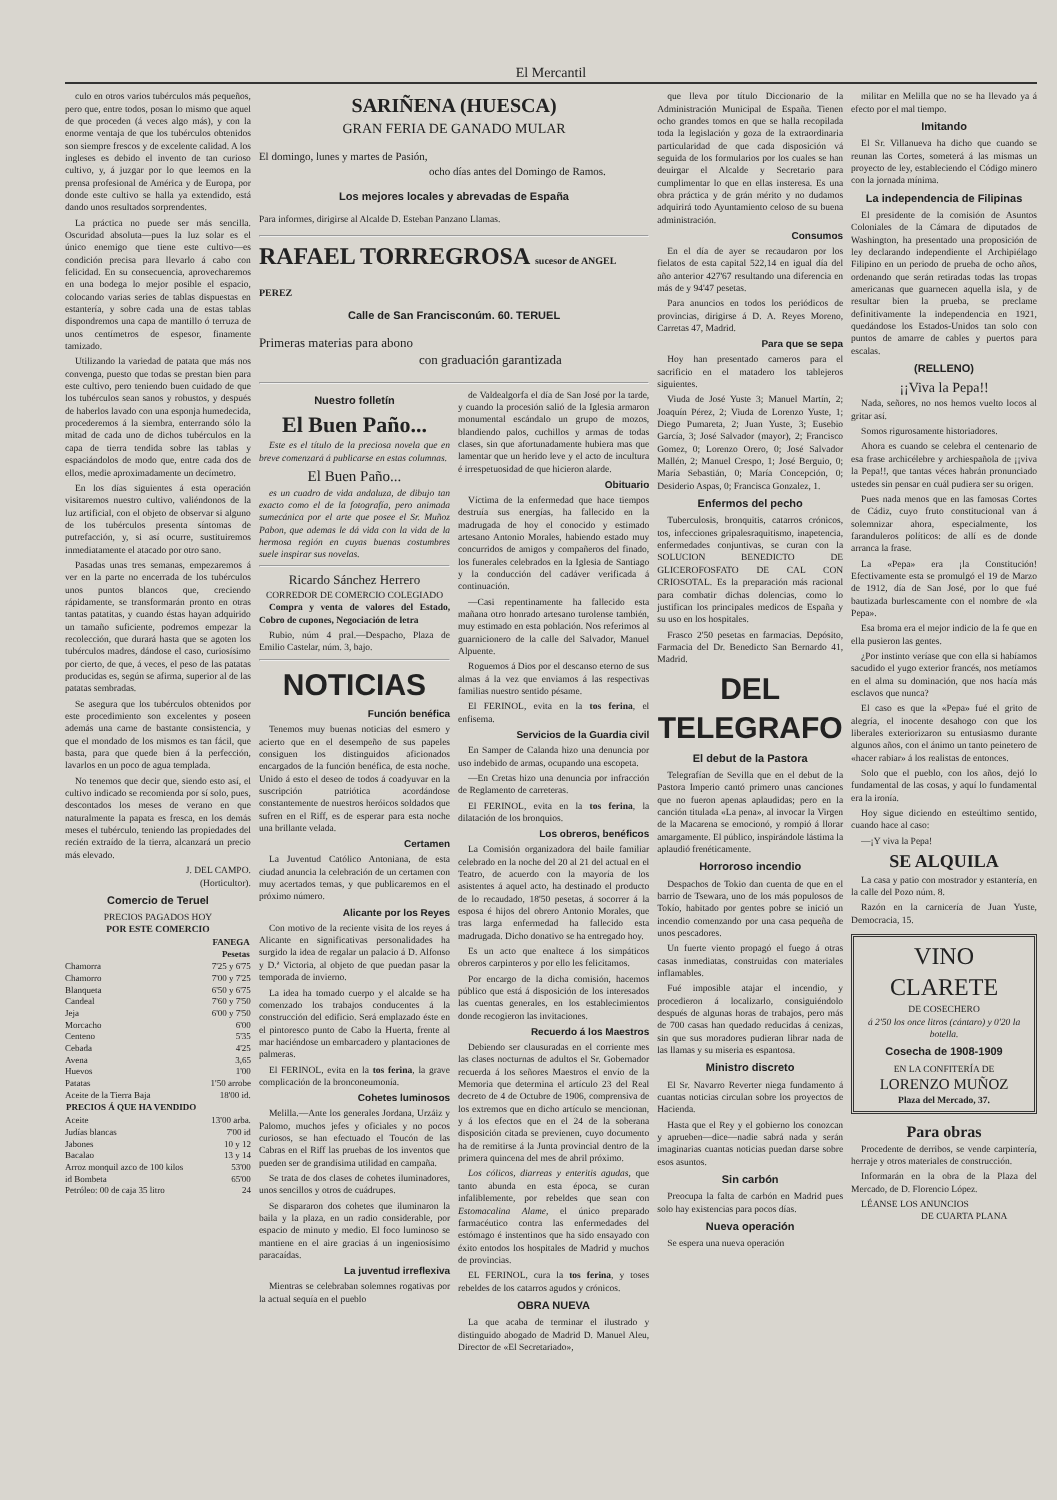El Mercantil
culo en otros varios tubérculos más pequeños, pero que, entre todos, posan lo mismo que aquel de que proceden (á veces algo más), y con la enorme ventaja de que los tubérculos obtenidos son siempre frescos y de excelente calidad. A los ingleses es debido el invento de tan curioso cultivo, y, á juzgar por lo que leemos en la prensa profesional de América y de Europa, por donde este cultivo se halla ya extendido, está dando unos resultados sorprendentes.
La práctica no puede ser más sencilla. Oscuridad absoluta—pues la luz solar es el único enemigo que tiene este cultivo—es condición precisa para llevarlo á cabo con felicidad. En su consecuencia, aprovecharemos en una bodega lo mejor posible el espacio, colocando varias series de tablas dispuestas en estantería, y sobre cada una de estas tablas dispondremos una capa de mantillo ó terruza de unos centímetros de espesor, finamente tamizado.
Utilizando la variedad de patata que más nos convenga, puesto que todas se prestan bien para este cultivo, pero teniendo buen cuidado de que los tubérculos sean sanos y robustos, y después de haberlos lavado con una esponja humedecida, procederemos á la siembra, enterrando sólo la mitad de cada uno de dichos tubérculos en la capa de tierra tendida sobre las tablas y espaciándolos de modo que, entre cada dos de ellos, medie aproximadamente un decímetro.
En los días siguientes á esta operación visitaremos nuestro cultivo, valiéndonos de la luz artificial, con el objeto de observar si alguno de los tubérculos presenta síntomas de putrefacción, y, si así ocurre, sustituiremos inmediatamente el atacado por otro sano.
Pasadas unas tres semanas, empezaremos á ver en la parte no encerrada de los tubérculos unos puntos blancos que, creciendo rápidamente, se transformarán pronto en otras tantas patatitas, y cuando éstas hayan adquirido un tamaño suficiente, podremos empezar la recolección, que durará hasta que se agoten los tubérculos madres, dándose el caso, curiosísimo por cierto, de que, á veces, el peso de las patatas producidas es, según se afirma, superior al de las patatas sembradas.
Se asegura que los tubérculos obtenidos por este procedimiento son excelentes y poseen además una carne de bastante consistencia, y que el mondado de los mismos es tan fácil, que basta, para que quede bien á la perfección, lavarlos en un poco de agua templada.
No tenemos que decir que, siendo esto así, el cultivo indicado se recomienda por sí solo, pues, descontados los meses de verano en que naturalmente la papata es fresca, en los demás meses el tubérculo, teniendo las propiedades del recién extraído de la tierra, alcanzará un precio más elevado.
J. DEL CAMPO.
(Horticultor).
Comercio de Teruel
PRECIOS PAGADOS HOY
POR ESTE COMERCIO
| | FANEGA Pesetas |
| --- | --- |
| Chamorra | 7'25 y 6'75 |
| Chamorro | 7'00 y 7'25 |
| Blanqueta | 6'50 y 6'75 |
| Candeal | 7'60 y 7'50 |
| Jeja | 6'00 y 7'50 |
| Morcacho | 6'00 |
| Centeno | 5'35 |
| Cebada | 4'25 |
| Avena | 3,65 |
| Huevos | 1'00 |
| Patatas | 1'50 arrobe |
| Aceite de la Tierra Baja | 18'00 id. |
| PRECIOS Á QUE HA VENDIDO | |
| Aceite | 13'00 arba. |
| Judías blancas | 7'00 id |
| Jabones | 10 y 12 |
| Bacalao | 13 y 14 |
| Arroz monquil azco de 100 kilos | 53'00 |
| id Bombeta | 65'00 |
| Petróleo: 00 de caja 35 litro | 24 |
SARIÑENA (HUESCA)
GRAN FERIA DE GANADO MULAR
El domingo, lunes y martes de Pasión,
ocho días antes del Domingo de Ramos.
Los mejores locales y abrevadas de España
Para informes, dirigirse al Alcalde D. Esteban Panzano Llamas.
RAFAEL TORREGROSA sucesor de ANGEL PEREZ
Calle de San Francisconúm. 60. TERUEL
Primeras materias para abono
con graduación garantizada
Nuestro folletín
El Buen Paño...
Este es el título de la preciosa novela que en breve comenzará á publicarse en estas columnas.
El Buen Paño...
es un cuadro de vida andaluza, de dibujo tan exacto como el de la fotografía, pero animada sumecánica por el arte que posee el Sr. Muñoz Pabon, que ademas le dá vida con la vida de la hermosa región en cuyas buenas costumbres suele inspirar sus novelas.
Ricardo Sánchez Herrero
CORREDOR DE COMERCIO COLEGIADO
Compra y venta de valores del Estado, Cobro de cupones, Negociación de letra
Rubio, núm 4 pral.—Despacho, Plaza de Emilio Castelar, núm. 3, bajo.
NOTICIAS
Función benéfica
Tenemos muy buenas noticias del esmero y acierto que en el desempeño de sus papeles consiguen los distinguidos aficionados encargados de la función benéfica, de esta noche. Unido á esto el deseo de todos á coadyuvar en la suscripción patriótica acordándose constantemente de nuestros heróicos soldados que sufren en el Riff, es de esperar para esta noche una brillante velada.
Certamen
La Juventud Católico Antoniana, de esta ciudad anuncia la celebración de un certamen con muy acertados temas, y que publicaremos en el próximo número.
Alicante por los Reyes
Con motivo de la reciente visita de los reyes á Alicante en significativas personalidades ha surgido la idea de regalar un palacio á D. Alfonso y D.ª Victoria, al objeto de que puedan pasar la temporada de invierno.
La idea ha tomado cuerpo y el alcalde se ha comenzado los trabajos conducentes á la construcción del edificio. Será emplazado éste en el pintoresco punto de Cabo la Huerta, frente al mar haciéndose un embarcadero y plantaciones de palmeras.
El FERINOL, evita en la tos ferina, la grave complicación de la bronconeumonía.
Cohetes luminosos
Melilla.—Ante los generales Jordana, Urzáiz y Palomo, muchos jefes y oficiales y no pocos curiosos, se han efectuado el Toucón de las Cabras en el Riff las pruebas de los inventos que pueden ser de grandísima utilidad en campaña.
Se trata de dos clases de cohetes iluminadores, unos sencillos y otros de cuádrupes.
Se dispararon dos cohetes que iluminaron la baila y la plaza, en un radio considerable, por espacio de minuto y medio. El foco luminoso se mantiene en el aire gracias á un ingeniosísimo paracaídas.
La juventud irreflexiva
Mientras se celebraban solemnes rogativas por la actual sequía en el pueblo
de Valdealgorfa el día de San José por la tarde, y cuando la procesión salió de la Iglesia armaron monumental escándalo un grupo de mozos, blandiendo palos, cuchillos y armas de todas clases, sin que afortunadamente hubiera mas que lamentar que un herido leve y el acto de incultura é irrespetuosidad de que hicieron alarde.
Obituario
Víctima de la enfermedad que hace tiempos destruía sus energías, ha fallecido en la madrugada de hoy el conocido y estimado artesano Antonio Morales, habiendo estado muy concurridos de amigos y compañeros del finado, los funerales celebrados en la Iglesia de Santiago y la conducción del cadáver verificada á continuación.
—Casi repentinamente ha fallecido esta mañana otro honrado artesano turolense también, muy estimado en esta población. Nos referimos al guarnicionero de la calle del Salvador, Manuel Alpuente.
Roguemos á Dios por el descanso eterno de sus almas á la vez que enviamos á las respectivas familias nuestro sentido pésame.
El FERINOL, evita en la tos ferina, el enfisema.
Servicios de la Guardia civil
En Samper de Calanda hizo una denuncia por uso indebido de armas, ocupando una escopeta.
—En Cretas hizo una denuncia por infracción de Reglamento de carreteras.
El FERINOL, evita en la tos ferina, la dilatación de los bronquios.
Los obreros, benéficos
La Comisión organizadora del baile familiar celebrado en la noche del 20 al 21 del actual en el Teatro, de acuerdo con la mayoría de los asistentes á aquel acto, ha destinado el producto de lo recaudado, 18'50 pesetas, á socorrer á la esposa é hijos del obrero Antonio Morales, que tras larga enfermedad ha fallecido esta madrugada. Dicho donativo se ha entregado hoy.
Es un acto que enaltece á los simpáticos obreros carpinteros y por ello les felicitamos.
Por encargo de la dicha comisión, hacemos público que está á disposición de los interesados las cuentas generales, en los establecimientos donde recogieron las invitaciones.
Recuerdo á los Maestros
Debiendo ser clausuradas en el corriente mes las clases nocturnas de adultos el Sr. Gobernador recuerda á los señores Maestros el envío de la Memoria que determina el artículo 23 del Real decreto de 4 de Octubre de 1906, comprensiva de los extremos que en dicho artículo se mencionan, y á los efectos que en el 24 de la soberana disposición citada se previenen, cuyo documento ha de remitirse á la Junta provincial dentro de la primera quincena del mes de abril próximo.
Los cólicos, diarreas y enteritis agudas, que tanto abunda en esta época, se curan infaliblemente, por rebeldes que sean con Estomacalina Alame, el único preparado farmacéutico contra las enfermedades del estómago é instentinos que ha sido ensayado con éxito entodos los hospitales de Madrid y muchos de provincias.
EL FERINOL, cura la tos ferina, y toses rebeldes de los catarros agudos y crónicos.
OBRA NUEVA
La que acaba de terminar el ilustrado y distinguido abogado de Madrid D. Manuel Aleu, Director de «El Secretariado»,
que lleva por título Diccionario de la Administración Municipal de España. Tienen ocho grandes tomos en que se halla recopilada toda la legislación y goza de la extraordinaria particularidad de que cada disposición vá seguida de los formularios por los cuales se han deuirgar el Alcalde y Secretario para cumplimentar lo que en ellas insteresa. Es una obra práctica y de grán mérito y no dudamos adquirirá todo Ayuntamiento celoso de su buena administración.
Consumos
En el día de ayer se recaudaron por los fielatos de esta capital 522,14 en igual día del año anterior 427'67 resultando una diferencia en más de y 94'47 pesetas.
Para anuncios en todos los periódicos de provincias, dirigirse á D. A. Reyes Moreno, Carretas 47, Madrid.
Para que se sepa
Hoy han presentado carneros para el sacrificio en el matadero los tablejeros siguientes.
Viuda de José Yuste 3; Manuel Martín, 2; Joaquín Pérez, 2; Viuda de Lorenzo Yuste, 1; Diego Pumareta, 2; Juan Yuste, 3; Eusebio García, 3; José Salvador (mayor), 2; Francisco Gomez, 0; Lorenzo Orero, 0; José Salvador Mallén, 2; Manuel Crespo, 1; José Berguio, 0; María Sebastián, 0; María Concepción, 0; Desiderio Aspas, 0; Francisca Gonzalez, 1.
Enfermos del pecho
Tuberculosis, bronquitis, catarros crónicos, tos, infecciones gripalesraquitismo, inapetencia, enfermedades conjuntivas, se curan con la SOLUCION BENEDICTO DE GLICEROFOSFATO DE CAL CON CRIOSOTAL. Es la preparación más racional para combatir dichas dolencias, como lo justifican los principales medicos de España y su uso en los hospitales.
Frasco 2'50 pesetas en farmacias. Depósito, Farmacia del Dr. Benedicto San Bernardo 41, Madrid.
DEL TELEGRAFO
El debut de la Pastora
Telegrafían de Sevilla que en el debut de la Pastora Imperio cantó primero unas canciones que no fueron apenas aplaudidas; pero en la canción titulada «La pena», al invocar la Virgen de la Macarena se emocionó, y rompió á llorar amargamente. El público, inspirándole lástima la aplaudió frenéticamente.
Horroroso incendio
Despachos de Tokio dan cuenta de que en el barrio de Tsewara, uno de los más populosos de Tokío, habitado por gentes pobre se inició un incendio comenzando por una casa pequeña de unos pescadores.
Un fuerte viento propagó el fuego á otras casas inmediatas, construidas con materiales inflamables.
Fué imposible atajar el incendio, y procedieron á localizarlo, consiguiéndolo después de algunas horas de trabajos, pero más de 700 casas han quedado reducidas á cenizas, sin que sus moradores pudieran librar nada de las llamas y su miseria es espantosa.
Ministro discreto
El Sr. Navarro Reverter niega fundamento á cuantas noticias circulan sobre los proyectos de Hacienda.
Hasta que el Rey y el gobierno los conozcan y aprueben—dice—nadie sabrá nada y serán imaginarias cuantas noticias puedan darse sobre esos asuntos.
Sin carbón
Preocupa la falta de carbón en Madrid pues solo hay existencias para pocos días.
Nueva operación
Se espera una nueva operación
militar en Melilla que no se ha llevado ya á efecto por el mal tiempo.
Imitando
El Sr. Villanueva ha dicho que cuando se reunan las Cortes, someterá á las mismas un proyecto de ley, estableciendo el Código minero con la jornada mínima.
La independencia de Filipinas
El presidente de la comisión de Asuntos Coloniales de la Cámara de diputados de Washington, ha presentado una proposición de ley declarando independiente el Archipiélago Filipino en un periodo de prueba de ocho años, ordenando que serán retiradas todas las tropas americanas que guarnecen aquella isla, y de resultar bien la prueba, se preclame definitivamente la independencia en 1921, quedándose los Estados-Unidos tan solo con puntos de amarre de cables y puertos para escalas.
(RELLENO)
¡¡Viva la Pepa!!
Nada, señores, no nos hemos vuelto locos al gritar así.
Somos rigurosamente historiadores.
Ahora es cuando se celebra el centenario de esa frase archicélebre y archiespañola de ¡¡viva la Pepa!!, que tantas véces habrán pronunciado ustedes sin pensar en cuál pudiera ser su origen.
Pues nada menos que en las famosas Cortes de Cádiz, cuyo fruto constitucional van á solemnizar ahora, especialmente, los faranduleros políticos: de allí es de donde arranca la frase.
La «Pepa» era ¡la Constitución! Efectivamente esta se promulgó el 19 de Marzo de 1912, día de San José, por lo que fué bautizada burlescamente con el nombre de «la Pepa».
Esa broma era el mejor indicio de la fe que en ella pusieron las gentes.
¿Por instinto veríase que con ella si habíamos sacudido el yugo exterior francés, nos metíamos en el alma su dominación, que nos hacía más esclavos que nunca?
El caso es que la «Pepa» fué el grito de alegría, el inocente desahogo con que los liberales exteriorizaron su entusiasmo durante algunos años, con el ánimo un tanto peinetero de «hacer rabiar» á los realistas de entonces.
Solo que el pueblo, con los años, dejó lo fundamental de las cosas, y aquí lo fundamental era la ironía.
Hoy sigue diciendo en esteúltimo sentido, cuando hace al caso:
—¡Y viva la Pepa!
SE ALQUILA
La casa y patio con mostrador y estantería, en la calle del Pozo núm. 8.
Razón en la carnicería de Juan Yuste, Democracia, 15.
VINO CLARETE
DE COSECHERO
á 2'50 los once litros (cántaro) y 0'20 la botella.
Cosecha de 1908-1909
EN LA CONFITERÍA DE
LORENZO MUÑOZ
Plaza del Mercado, 37.
Para obras
Procedente de derribos, se vende carpintería, herraje y otros materiales de construcción.
Informarán en la obra de la Plaza del Mercado, de D. Florencio López.
LÉANSE LOS ANUNCIOS
DE CUARTA PLANA